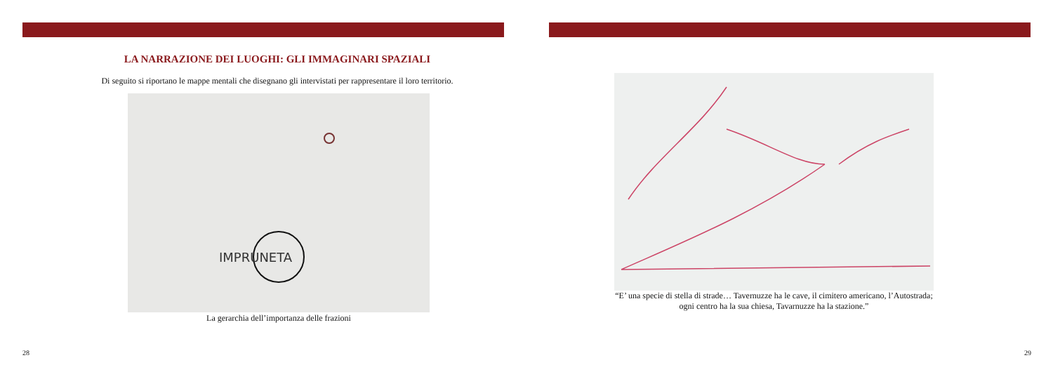LA NARRAZIONE DEI LUOGHI: GLI IMMAGINARI SPAZIALI
Di seguito si riportano le mappe mentali che disegnano gli intervistati per rappresentare il loro territorio.
IMPRUNETA
La gerarchia dell’importanza delle frazioni
28
“E’ una specie di stella di strade… Tavernuzze ha le cave, il cimitero americano, l’Autostrada; ogni centro ha la sua chiesa, Tavarnuzze ha la stazione.”
29